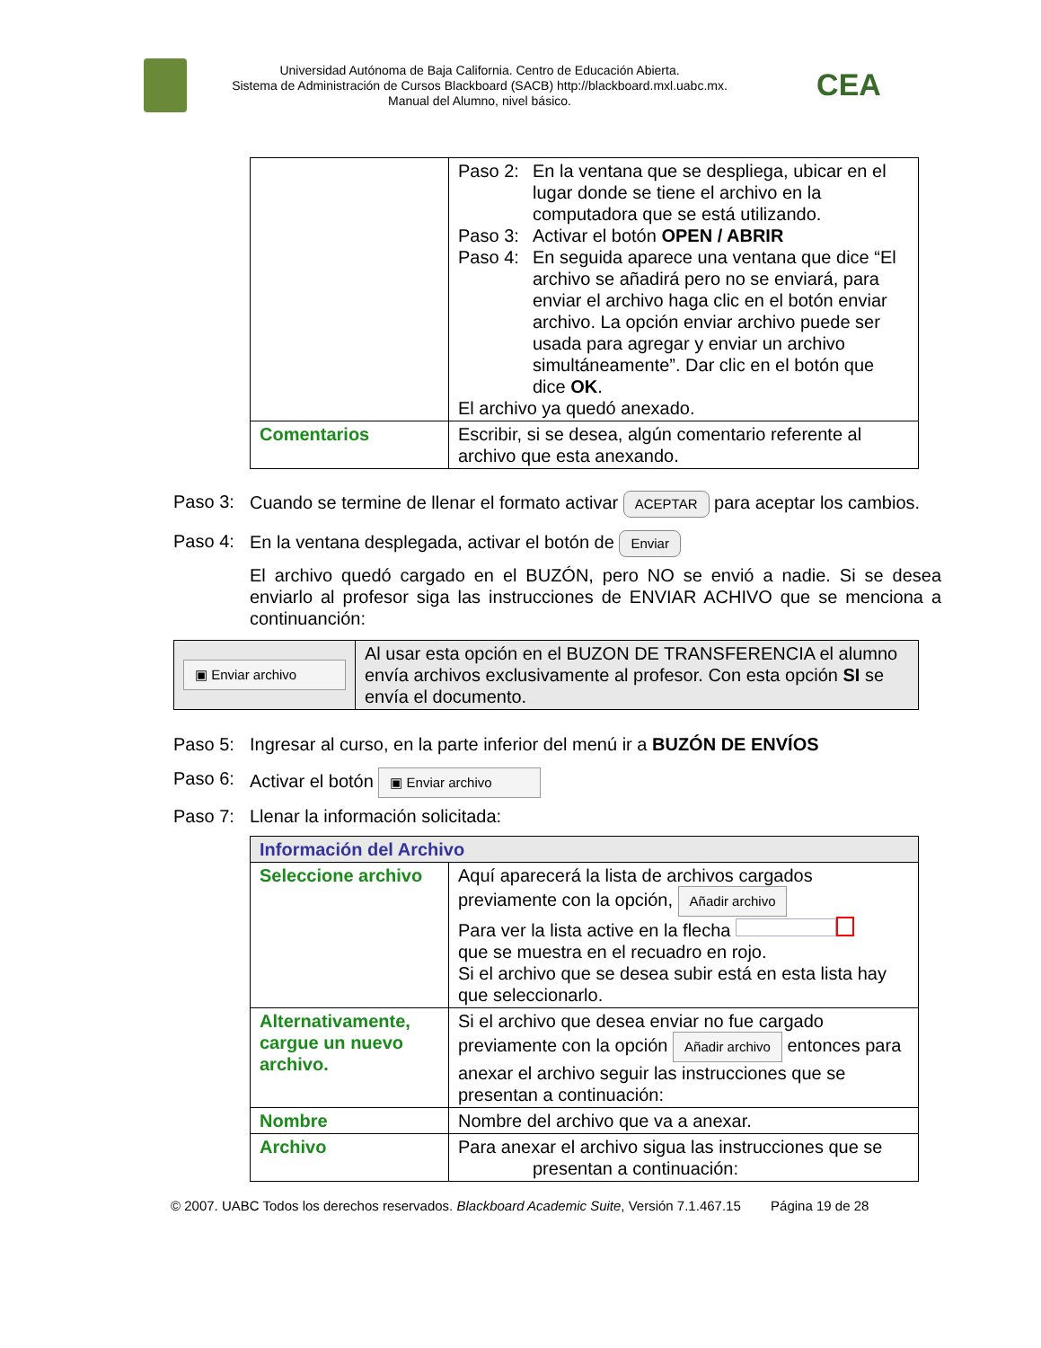Universidad Autónoma de Baja California. Centro de Educación Abierta.
Sistema de Administración de Cursos Blackboard (SACB) http://blackboard.mxl.uabc.mx.
Manual del Alumno, nivel básico.
CEA
| | Paso 2: En la ventana que se despliega, ubicar en el lugar donde se tiene el archivo en la computadora que se está utilizando. Paso 3: Activar el botón OPEN / ABRIR Paso 4: En seguida aparece una ventana que dice “El archivo se añadirá pero no se enviará, para enviar el archivo haga clic en el botón enviar archivo. La opción enviar archivo puede ser usada para agregar y enviar un archivo simultáneamente”. Dar clic en el botón que dice OK . El archivo ya quedó anexado. |
| Comentarios | Escribir, si se desea, algún comentario referente al archivo que esta anexando. |
Paso 3: Cuando se termine de llenar el formato activar ACEPTAR para aceptar los cambios.
Paso 4: En la ventana desplegada, activar el botón de Enviar
El archivo quedó cargado en el BUZÓN, pero NO se envió a nadie. Si se desea enviarlo al profesor siga las instrucciones de ENVIAR ACHIVO que se menciona a continuanción:
| ▣ Enviar archivo | Al usar esta opción en el BUZON DE TRANSFERENCIA el alumno envía archivos exclusivamente al profesor. Con esta opción SI se envía el documento. |
Paso 5: Ingresar al curso, en la parte inferior del menú ir a BUZÓN DE ENVÍOS
Paso 6: Activar el botón ▣ Enviar archivo
Paso 7: Llenar la información solicitada:
| Información del Archivo | |
| Seleccione archivo | Aquí aparecerá la lista de archivos cargados previamente con la opción, Añadir archivo Para ver la lista active en la flecha que se muestra en el recuadro en rojo. Si el archivo que se desea subir está en esta lista hay que seleccionarlo. |
| Alternativamente, cargue un nuevo archivo. | Si el archivo que desea enviar no fue cargado previamente con la opción Añadir archivo entonces para anexar el archivo seguir las instrucciones que se presentan a continuación: |
| Nombre | Nombre del archivo que va a anexar. |
| Archivo | Para anexar el archivo sigua las instrucciones que se presentan a continuación: |
© 2007. UABC Todos los derechos reservados. Blackboard Academic Suite, Versión 7.1.467.15 Página 19 de 28